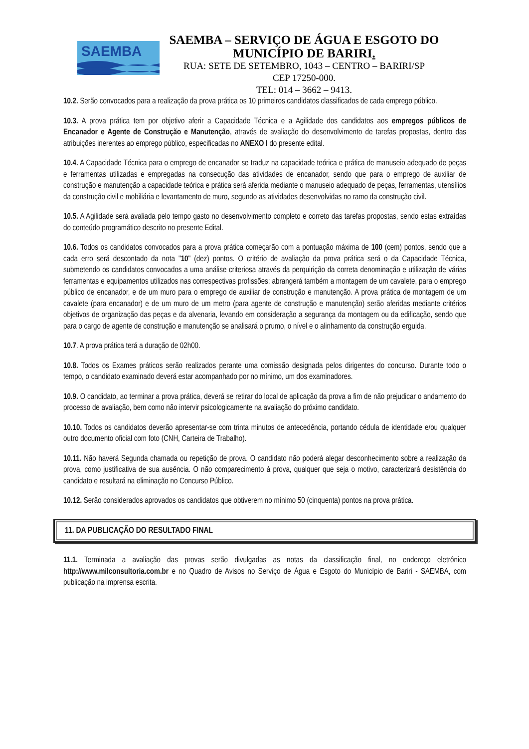SAEMBA
SAEMBA – SERVIÇO DE ÁGUA E ESGOTO DO
MUNICÍPIO DE BARIRI.
RUA: SETE DE SETEMBRO, 1043 – CENTRO – BARIRI/SP
CEP 17250-000.
TEL: 014 – 3662 – 9413.
10.2. Serão convocados para a realização da prova prática os 10 primeiros candidatos classificados de cada emprego público.
10.3. A prova prática tem por objetivo aferir a Capacidade Técnica e a Agilidade dos candidatos aos empregos públicos de Encanador e Agente de Construção e Manutenção, através de avaliação do desenvolvimento de tarefas propostas, dentro das atribuições inerentes ao emprego público, especificadas no ANEXO I do presente edital.
10.4. A Capacidade Técnica para o emprego de encanador se traduz na capacidade teórica e prática de manuseio adequado de peças e ferramentas utilizadas e empregadas na consecução das atividades de encanador, sendo que para o emprego de auxiliar de construção e manutenção a capacidade teórica e prática será aferida mediante o manuseio adequado de peças, ferramentas, utensílios da construção civil e mobiliária e levantamento de muro, segundo as atividades desenvolvidas no ramo da construção civil.
10.5. A Agilidade será avaliada pelo tempo gasto no desenvolvimento completo e correto das tarefas propostas, sendo estas extraídas do conteúdo programático descrito no presente Edital.
10.6. Todos os candidatos convocados para a prova prática começarão com a pontuação máxima de 100 (cem) pontos, sendo que a cada erro será descontado da nota "10" (dez) pontos. O critério de avaliação da prova prática será o da Capacidade Técnica, submetendo os candidatos convocados a uma análise criteriosa através da perquirição da correta denominação e utilização de várias ferramentas e equipamentos utilizados nas correspectivas profissões; abrangerá também a montagem de um cavalete, para o emprego público de encanador, e de um muro para o emprego de auxiliar de construção e manutenção. A prova prática de montagem de um cavalete (para encanador) e de um muro de um metro (para agente de construção e manutenção) serão aferidas mediante critérios objetivos de organização das peças e da alvenaria, levando em consideração a segurança da montagem ou da edificação, sendo que para o cargo de agente de construção e manutenção se analisará o prumo, o nível e o alinhamento da construção erguida.
10.7. A prova prática terá a duração de 02h00.
10.8. Todos os Exames práticos serão realizados perante uma comissão designada pelos dirigentes do concurso. Durante todo o tempo, o candidato examinado deverá estar acompanhado por no mínimo, um dos examinadores.
10.9. O candidato, ao terminar a prova prática, deverá se retirar do local de aplicação da prova a fim de não prejudicar o andamento do processo de avaliação, bem como não intervir psicologicamente na avaliação do próximo candidato.
10.10. Todos os candidatos deverão apresentar-se com trinta minutos de antecedência, portando cédula de identidade e/ou qualquer outro documento oficial com foto (CNH, Carteira de Trabalho).
10.11. Não haverá Segunda chamada ou repetição de prova. O candidato não poderá alegar desconhecimento sobre a realização da prova, como justificativa de sua ausência. O não comparecimento à prova, qualquer que seja o motivo, caracterizará desistência do candidato e resultará na eliminação no Concurso Público.
10.12. Serão considerados aprovados os candidatos que obtiverem no mínimo 50 (cinquenta) pontos na prova prática.
11. DA PUBLICAÇÃO DO RESULTADO FINAL
11.1. Terminada a avaliação das provas serão divulgadas as notas da classificação final, no endereço eletrônico http://www.milconsultoria.com.br e no Quadro de Avisos no Serviço de Água e Esgoto do Município de Bariri - SAEMBA, com publicação na imprensa escrita.